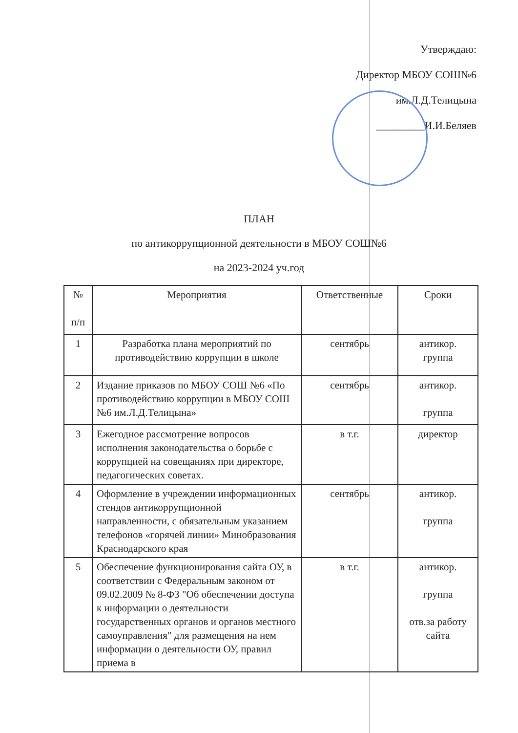Утверждаю:
Директор МБОУ СОШ№6
им.Л.Д.Телицына
_________И.И.Беляев
ПЛАН
по антикоррупционной деятельности в МБОУ СОШ№6
на 2023-2024 уч.год
| № п/п | Мероприятия | Ответственные | Сроки |
| --- | --- | --- | --- |
| 1 | Разработка плана мероприятий по противодействию коррупции в школе | сентябрь | антикор. группа |
| 2 | Издание приказов по МБОУ СОШ №6 «По противодействию коррупции в МБОУ СОШ №6 им.Л.Д.Телицына» | сентябрь | антикор. группа |
| 3 | Ежегодное рассмотрение вопросов исполнения законодательства о борьбе с коррупцией на совещаниях при директоре, педагогических советах. | в т.г. | директор |
| 4 | Оформление в учреждении информационных стендов антикоррупционной направленности, с обязательным указанием телефонов «горячей линии» Минобразования Краснодарского края | сентябрь | антикор. группа |
| 5 | Обеспечение функционирования сайта ОУ, в соответствии с Федеральным законом от 09.02.2009 № 8-ФЗ "Об обеспечении доступа к информации о деятельности государственных органов и органов местного самоуправления" для размещения на нем информации о деятельности ОУ, правил приема в | в т.г. | антикор. группа отв.за работу сайта |